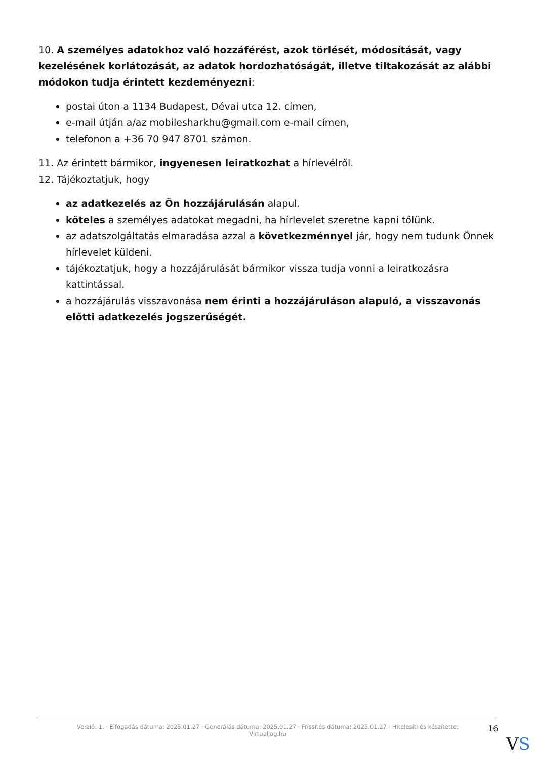10. A személyes adatokhoz való hozzáférést, azok törlését, módosítását, vagy kezelésének korlátozását, az adatok hordozhatóságát, illetve tiltakozását az alábbi módokon tudja érintett kezdeményezni:
postai úton a 1134 Budapest, Dévai utca 12. címen,
e-mail útján a/az mobilesharkhu@gmail.com e-mail címen,
telefonon a +36 70 947 8701 számon.
11. Az érintett bármikor, ingyenesen leiratkozhat a hírlevélről.
12. Tájékoztatjuk, hogy
az adatkezelés az Ön hozzájárulásán alapul.
köteles a személyes adatokat megadni, ha hírlevelet szeretne kapni tőlünk.
az adatszolgáltatás elmaradása azzal a következménnyel jár, hogy nem tudunk Önnek hírlevelet küldeni.
tájékoztatjuk, hogy a hozzájárulását bármikor vissza tudja vonni a leiratkozásra kattintással.
a hozzájárulás visszavonása nem érinti a hozzájáruláson alapuló, a visszavonás előtti adatkezelés jogszerűségét.
Verzió: 1. · Elfogadás dátuma: 2025.01.27 · Generálás dátuma: 2025.01.27 · Frissítés dátuma: 2025.01.27 · Hitelesíti és készítette:
Virtualjog.hu
16
VS